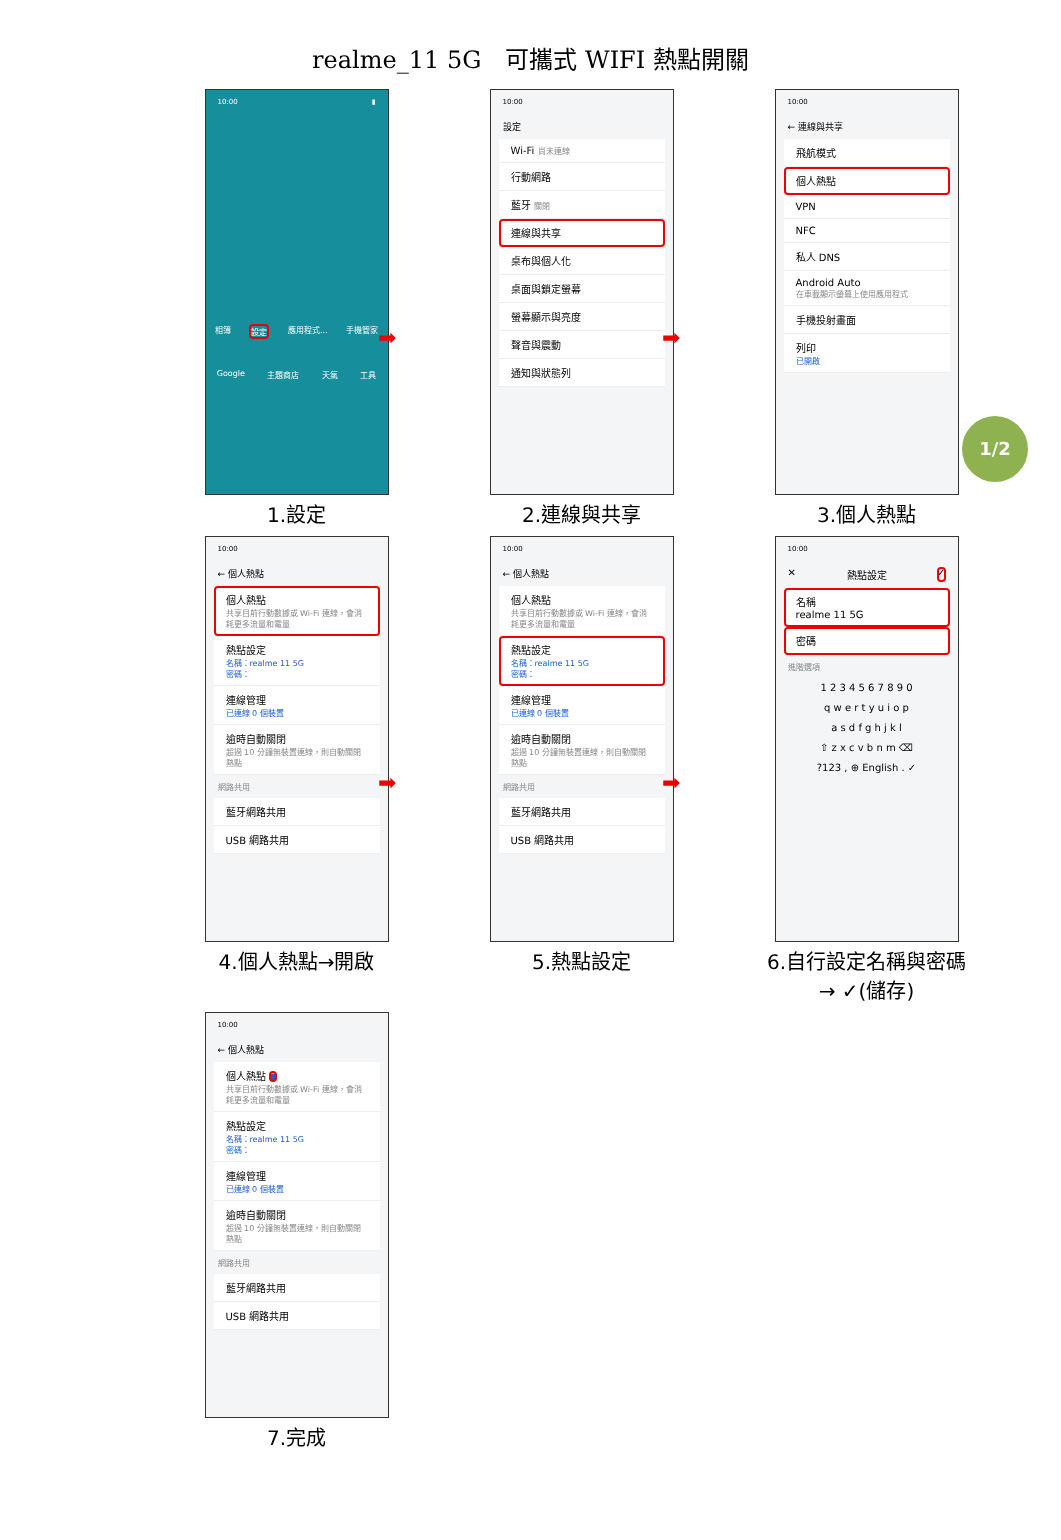realme_11 5G　可攜式 WIFI 熱點開關
10:00 ▮
相簿 設定 應用程式... 手機管家
Google 主題商店 天氣 工具
1.設定
10:00
設定
Wi-Fi 尚未連線
行動網路
藍牙 關閉
連線與共享
桌布與個人化
桌面與鎖定螢幕
螢幕顯示與亮度
聲音與震動
通知與狀態列
2.連線與共享
10:00
← 連線與共享
飛航模式
個人熱點
VPN
NFC
私人 DNS
Android Auto
在車載顯示螢幕上使用應用程式
手機投射畫面
列印
已開啟
3.個人熱點
1/2
➡ ➡
➡ ➡
10:00
← 個人熱點
個人熱點
共享目前行動數據或 Wi-Fi 連線，會消耗更多流量和電量
熱點設定
名稱：realme 11 5G
密碼：
連線管理
已連線 0 個裝置
逾時自動關閉
超過 10 分鐘無裝置連線，則自動關閉熱點
網路共用
藍牙網路共用
USB 網路共用
4.個人熱點→開啟
10:00
← 個人熱點
個人熱點
共享目前行動數據或 Wi-Fi 連線，會消耗更多流量和電量
熱點設定
名稱：realme 11 5G
密碼：
連線管理
已連線 0 個裝置
逾時自動關閉
超過 10 分鐘無裝置連線，則自動關閉熱點
網路共用
藍牙網路共用
USB 網路共用
5.熱點設定
10:00
✕ 熱點設定 ✓
名稱
realme 11 5G
密碼
進階選項
1 2 3 4 5 6 7 8 9 0
q w e r t y u i o p
a s d f g h j k l
⇧ z x c v b n m ⌫
?123 , ⊕ English . ✓
6.自行設定名稱與密碼
→ ✓(儲存)
10:00
← 個人熱點
個人熱點 ●
共享目前行動數據或 Wi-Fi 連線，會消耗更多流量和電量
熱點設定
名稱：realme 11 5G
密碼：
連線管理
已連線 0 個裝置
逾時自動關閉
超過 10 分鐘無裝置連線，則自動關閉熱點
網路共用
藍牙網路共用
USB 網路共用
7.完成